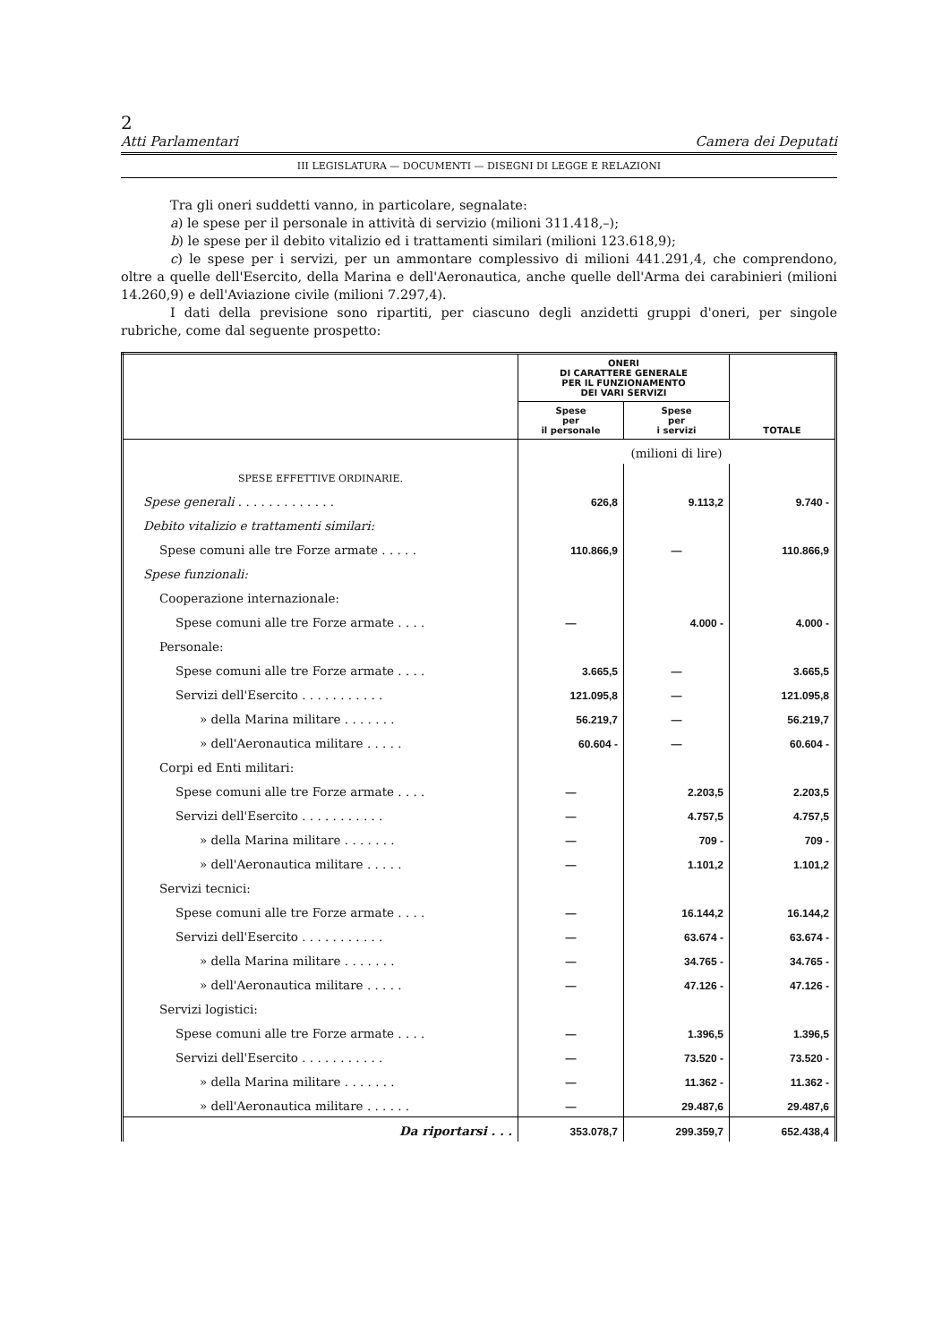2
Atti Parlamentari Camera dei Deputati
III LEGISLATURA — DOCUMENTI — DISEGNI DI LEGGE E RELAZIONI
Tra gli oneri suddetti vanno, in particolare, segnalate:
a) le spese per il personale in attività di servizio (milioni 311.418,–);
b) le spese per il debito vitalizio ed i trattamenti similari (milioni 123.618,9);
c) le spese per i servizi, per un ammontare complessivo di milioni 441.291,4, che comprendono, oltre a quelle dell'Esercito, della Marina e dell'Aeronautica, anche quelle dell'Arma dei carabinieri (milioni 14.260,9) e dell'Aviazione civile (milioni 7.297,4).
I dati della previsione sono ripartiti, per ciascuno degli anzidetti gruppi d'oneri, per singole rubriche, come dal seguente prospetto:
| | ONERI DI CARATTERE GENERALE PER IL FUNZIONAMENTO DEI VARI SERVIZI | | TOTALE |
| --- | --- | --- | --- |
| | Spese per il personale | Spese per i servizi | |
| | (milioni di lire) | | |
| SPESE EFFETTIVE ORDINARIE. | | | |
| Spese generali . . . . . . . . . . . . . | 626,8 | 9.113,2 | 9.740 - |
| Debito vitalizio e trattamenti similari: | | | |
| Spese comuni alle tre Forze armate . . . . . | 110.866,9 | — | 110.866,9 |
| Spese funzionali: | | | |
| Cooperazione internazionale: | | | |
| Spese comuni alle tre Forze armate . . . . | — | 4.000 - | 4.000 - |
| Personale: | | | |
| Spese comuni alle tre Forze armate . . . . | 3.665,5 | — | 3.665,5 |
| Servizi dell'Esercito . . . . . . . . . . . | 121.095,8 | — | 121.095,8 |
| » della Marina militare . . . . . . . | 56.219,7 | — | 56.219,7 |
| » dell'Aeronautica militare . . . . . | 60.604 - | — | 60.604 - |
| Corpi ed Enti militari: | | | |
| Spese comuni alle tre Forze armate . . . . | — | 2.203,5 | 2.203,5 |
| Servizi dell'Esercito . . . . . . . . . . . | — | 4.757,5 | 4.757,5 |
| » della Marina militare . . . . . . . | — | 709 - | 709 - |
| » dell'Aeronautica militare . . . . . | — | 1.101,2 | 1.101,2 |
| Servizi tecnici: | | | |
| Spese comuni alle tre Forze armate . . . . | — | 16.144,2 | 16.144,2 |
| Servizi dell'Esercito . . . . . . . . . . . | — | 63.674 - | 63.674 - |
| » della Marina militare . . . . . . . | — | 34.765 - | 34.765 - |
| » dell'Aeronautica militare . . . . . | — | 47.126 - | 47.126 - |
| Servizi logistici: | | | |
| Spese comuni alle tre Forze armate . . . . | — | 1.396,5 | 1.396,5 |
| Servizi dell'Esercito . . . . . . . . . . . | — | 73.520 - | 73.520 - |
| » della Marina militare . . . . . . . | — | 11.362 - | 11.362 - |
| » dell'Aeronautica militare . . . . . . | — | 29.487,6 | 29.487,6 |
| Da riportarsi . . . | 353.078,7 | 299.359,7 | 652.438,4 |